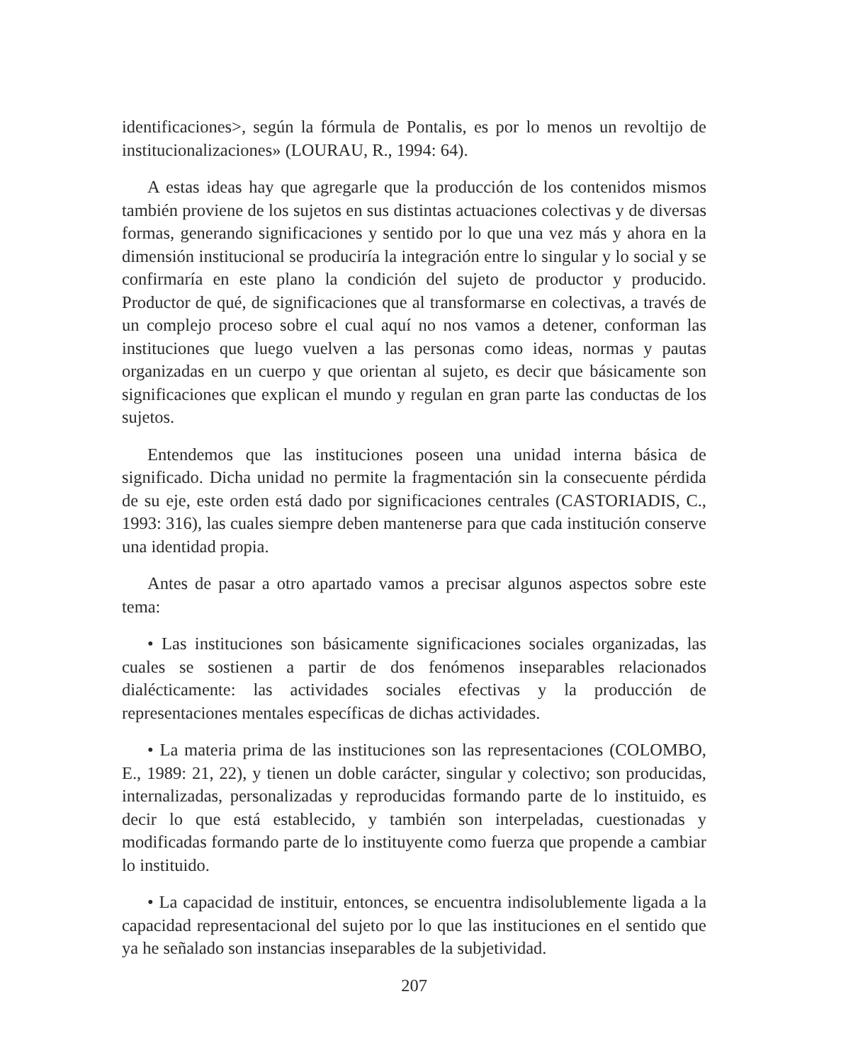identificaciones>, según la fórmula de Pontalis, es por lo menos un revoltijo de institucionalizaciones» (LOURAU, R., 1994: 64).
A estas ideas hay que agregarle que la producción de los contenidos mismos también proviene de los sujetos en sus distintas actuaciones colectivas y de diversas formas, generando significaciones y sentido por lo que una vez más y ahora en la dimensión institucional se produciría la integración entre lo singular y lo social y se confirmaría en este plano la condición del sujeto de productor y producido. Productor de qué, de significaciones que al transformarse en colectivas, a través de un complejo proceso sobre el cual aquí no nos vamos a detener, conforman las instituciones que luego vuelven a las personas como ideas, normas y pautas organizadas en un cuerpo y que orientan al sujeto, es decir que básicamente son significaciones que explican el mundo y regulan en gran parte las conductas de los sujetos.
Entendemos que las instituciones poseen una unidad interna básica de significado. Dicha unidad no permite la fragmentación sin la consecuente pérdida de su eje, este orden está dado por significaciones centrales (CASTORIADIS, C., 1993: 316), las cuales siempre deben mantenerse para que cada institución conserve una identidad propia.
Antes de pasar a otro apartado vamos a precisar algunos aspectos sobre este tema:
• Las instituciones son básicamente significaciones sociales organizadas, las cuales se sostienen a partir de dos fenómenos inseparables relacionados dialécticamente: las actividades sociales efectivas y la producción de representaciones mentales específicas de dichas actividades.
• La materia prima de las instituciones son las representaciones (COLOMBO, E., 1989: 21, 22), y tienen un doble carácter, singular y colectivo; son producidas, internalizadas, personalizadas y reproducidas formando parte de lo instituido, es decir lo que está establecido, y también son interpeladas, cuestionadas y modificadas formando parte de lo instituyente como fuerza que propende a cambiar lo instituido.
• La capacidad de instituir, entonces, se encuentra indisolublemente ligada a la capacidad representacional del sujeto por lo que las instituciones en el sentido que ya he señalado son instancias inseparables de la subjetividad.
207